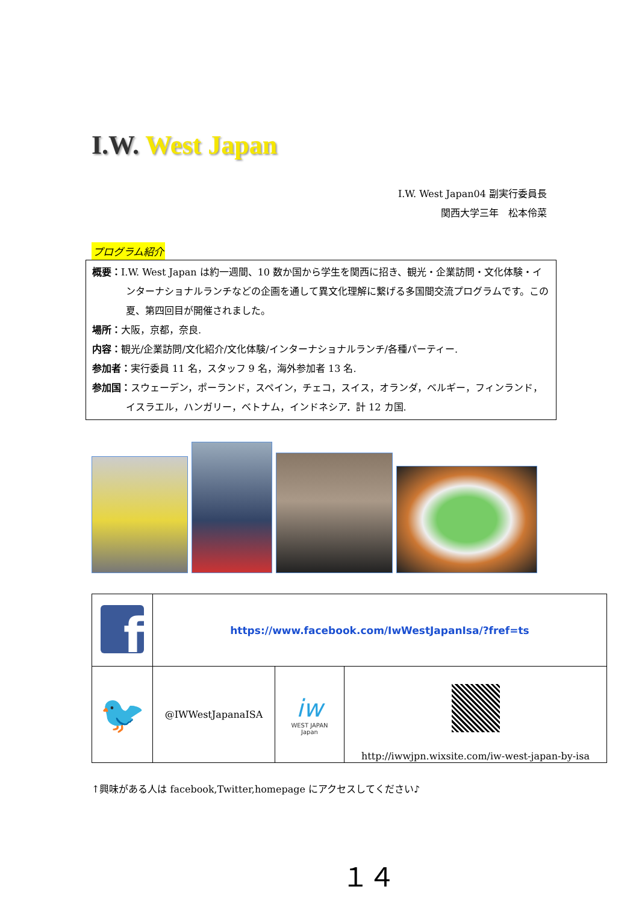I.W. West Japan
I.W. West Japan04 副実行委員長
関西大学三年　松本伶菜
プログラム紹介
概要：I.W. West Japan は約一週間、10 数か国から学生を関西に招き、観光・企業訪問・文化体験・インターナショナルランチなどの企画を通して異文化理解に繋げる多国間交流プログラムです。この夏、第四回目が開催されました。
場所：大阪，京都，奈良.
内容：観光/企業訪問/文化紹介/文化体験/インターナショナルランチ/各種パーティー.
参加者：実行委員 11 名，スタッフ 9 名，海外参加者 13 名.
参加国：スウェーデン，ポーランド，スペイン，チェコ，スイス，オランダ，ベルギー，フィンランド，イスラエル，ハンガリー，ベトナム，インドネシア．計 12 カ国.
| f | https://www.facebook.com/IwWestJapanIsa/?fref=ts | | |
| 🐦 | @IWWestJapanaISA | iw WEST JAPAN Japan | http://iwwjpn.wixsite.com/iw-west-japan-by-isa |
↑興味がある人は facebook,Twitter,homepage にアクセスしてください♪
１４